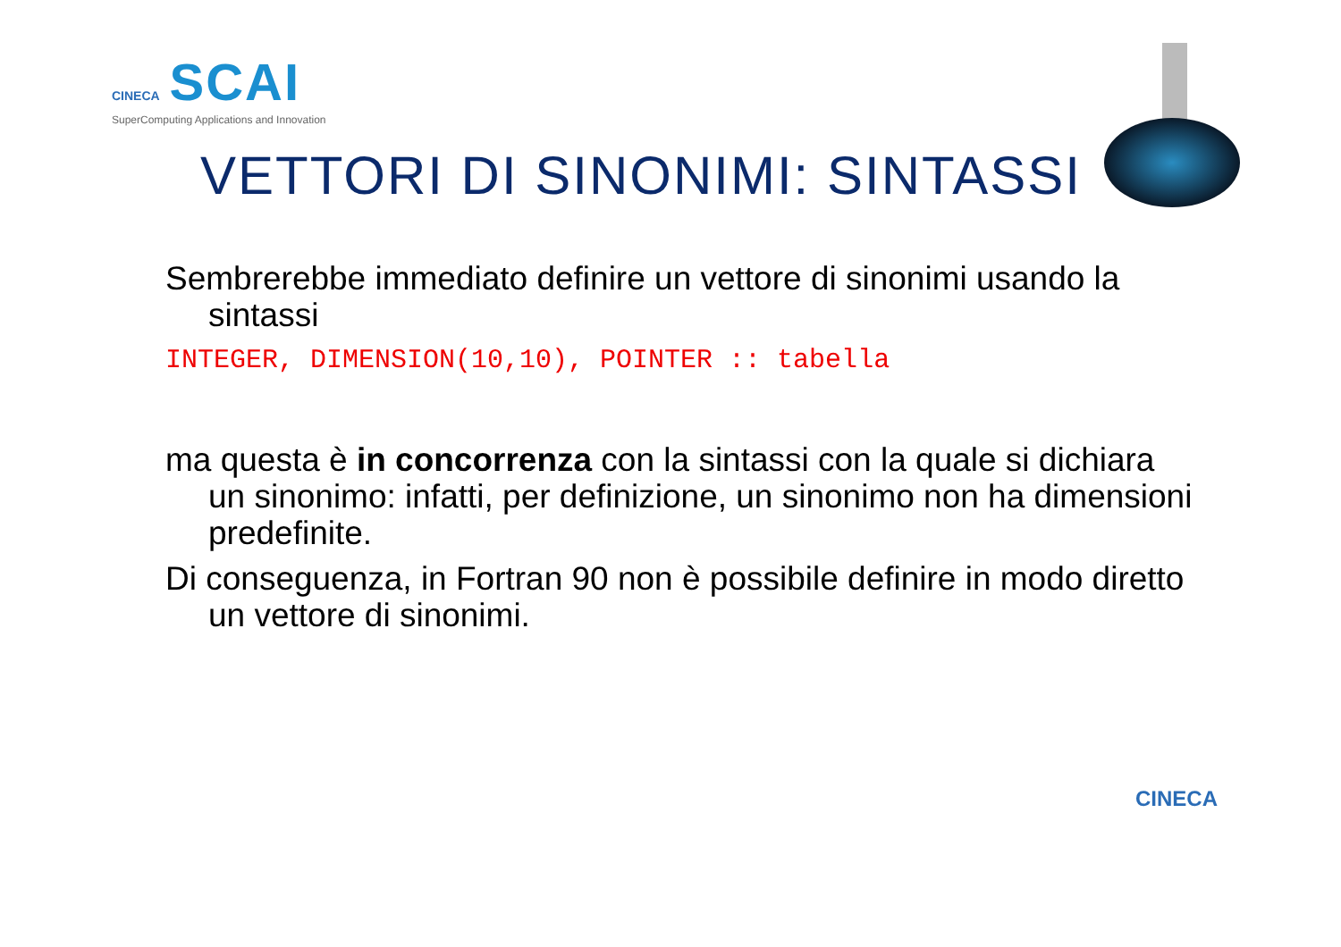CINECA SCAI
SuperComputing Applications and Innovation
VETTORI DI SINONIMI: SINTASSI
Sembrerebbe immediato definire un vettore di sinonimi usando la sintassi
INTEGER, DIMENSION(10,10), POINTER :: tabella
ma questa è in concorrenza con la sintassi con la quale si dichiara un sinonimo: infatti, per definizione, un sinonimo non ha dimensioni predefinite.
Di conseguenza, in Fortran 90 non è possibile definire in modo diretto un vettore di sinonimi.
CINECA